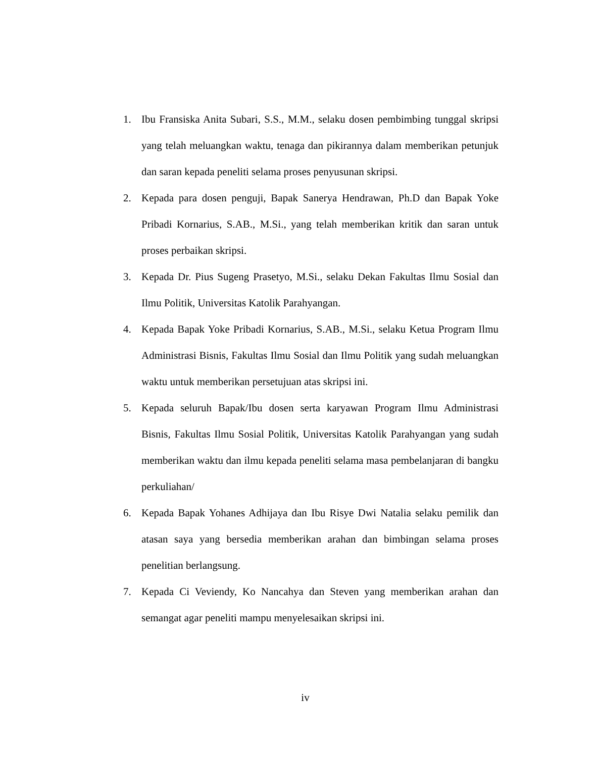1. Ibu Fransiska Anita Subari, S.S., M.M., selaku dosen pembimbing tunggal skripsi yang telah meluangkan waktu, tenaga dan pikirannya dalam memberikan petunjuk dan saran kepada peneliti selama proses penyusunan skripsi.
2. Kepada para dosen penguji, Bapak Sanerya Hendrawan, Ph.D dan Bapak Yoke Pribadi Kornarius, S.AB., M.Si., yang telah memberikan kritik dan saran untuk proses perbaikan skripsi.
3. Kepada Dr. Pius Sugeng Prasetyo, M.Si., selaku Dekan Fakultas Ilmu Sosial dan Ilmu Politik, Universitas Katolik Parahyangan.
4. Kepada Bapak Yoke Pribadi Kornarius, S.AB., M.Si., selaku Ketua Program Ilmu Administrasi Bisnis, Fakultas Ilmu Sosial dan Ilmu Politik yang sudah meluangkan waktu untuk memberikan persetujuan atas skripsi ini.
5. Kepada seluruh Bapak/Ibu dosen serta karyawan Program Ilmu Administrasi Bisnis, Fakultas Ilmu Sosial Politik, Universitas Katolik Parahyangan yang sudah memberikan waktu dan ilmu kepada peneliti selama masa pembelanjaran di bangku perkuliahan/
6. Kepada Bapak Yohanes Adhijaya dan Ibu Risye Dwi Natalia selaku pemilik dan atasan saya yang bersedia memberikan arahan dan bimbingan selama proses penelitian berlangsung.
7. Kepada Ci Veviendy, Ko Nancahya dan Steven yang memberikan arahan dan semangat agar peneliti mampu menyelesaikan skripsi ini.
iv